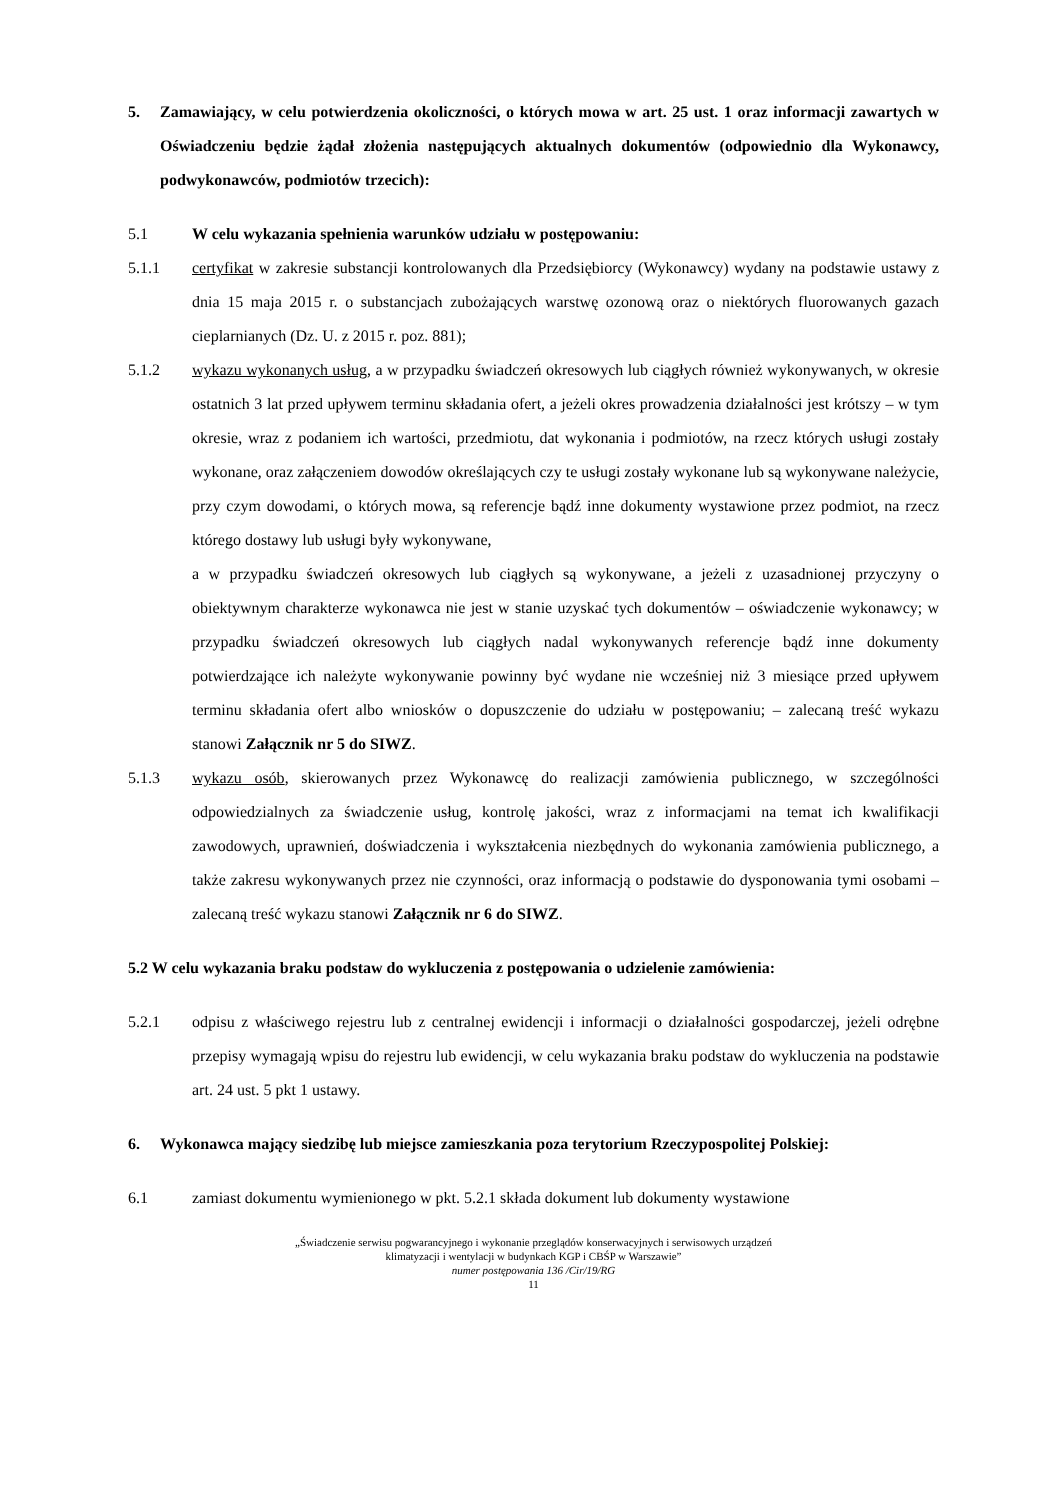5. Zamawiający, w celu potwierdzenia okoliczności, o których mowa w art. 25 ust. 1 oraz informacji zawartych w Oświadczeniu będzie żądał złożenia następujących aktualnych dokumentów (odpowiednio dla Wykonawcy, podwykonawców, podmiotów trzecich):
5.1 W celu wykazania spełnienia warunków udziału w postępowaniu:
5.1.1 certyfikat w zakresie substancji kontrolowanych dla Przedsiębiorcy (Wykonawcy) wydany na podstawie ustawy z dnia 15 maja 2015 r. o substancjach zubożających warstwę ozonową oraz o niektórych fluorowanych gazach cieplarnianych (Dz. U. z 2015 r. poz. 881);
5.1.2 wykazu wykonanych usług, a w przypadku świadczeń okresowych lub ciągłych również wykonywanych, w okresie ostatnich 3 lat przed upływem terminu składania ofert, a jeżeli okres prowadzenia działalności jest krótszy – w tym okresie, wraz z podaniem ich wartości, przedmiotu, dat wykonania i podmiotów, na rzecz których usługi zostały wykonane, oraz załączeniem dowodów określających czy te usługi zostały wykonane lub są wykonywane należycie, przy czym dowodami, o których mowa, są referencje bądź inne dokumenty wystawione przez podmiot, na rzecz którego dostawy lub usługi były wykonywane,
a w przypadku świadczeń okresowych lub ciągłych są wykonywane, a jeżeli z uzasadnionej przyczyny o obiektywnym charakterze wykonawca nie jest w stanie uzyskać tych dokumentów – oświadczenie wykonawcy; w przypadku świadczeń okresowych lub ciągłych nadal wykonywanych referencje bądź inne dokumenty potwierdzające ich należyte wykonywanie powinny być wydane nie wcześniej niż 3 miesiące przed upływem terminu składania ofert albo wniosków o dopuszczenie do udziału w postępowaniu; – zalecaną treść wykazu stanowi Załącznik nr 5 do SIWZ.
5.1.3 wykazu osób, skierowanych przez Wykonawcę do realizacji zamówienia publicznego, w szczególności odpowiedzialnych za świadczenie usług, kontrolę jakości, wraz z informacjami na temat ich kwalifikacji zawodowych, uprawnień, doświadczenia i wykształcenia niezbędnych do wykonania zamówienia publicznego, a także zakresu wykonywanych przez nie czynności, oraz informacją o podstawie do dysponowania tymi osobami – zalecaną treść wykazu stanowi Załącznik nr 6 do SIWZ.
5.2 W celu wykazania braku podstaw do wykluczenia z postępowania o udzielenie zamówienia:
5.2.1 odpisu z właściwego rejestru lub z centralnej ewidencji i informacji o działalności gospodarczej, jeżeli odrębne przepisy wymagają wpisu do rejestru lub ewidencji, w celu wykazania braku podstaw do wykluczenia na podstawie art. 24 ust. 5 pkt 1 ustawy.
6. Wykonawca mający siedzibę lub miejsce zamieszkania poza terytorium Rzeczypospolitej Polskiej:
6.1 zamiast dokumentu wymienionego w pkt. 5.2.1 składa dokument lub dokumenty wystawione
„Świadczenie serwisu pogwarancyjnego i wykonanie przeglądów konserwacyjnych i serwisowych urządzeń
klimatyzacji i wentylacji w budynkach KGP i CBŚP w Warszawie”
numer postępowania 136 /Cir/19/RG
11